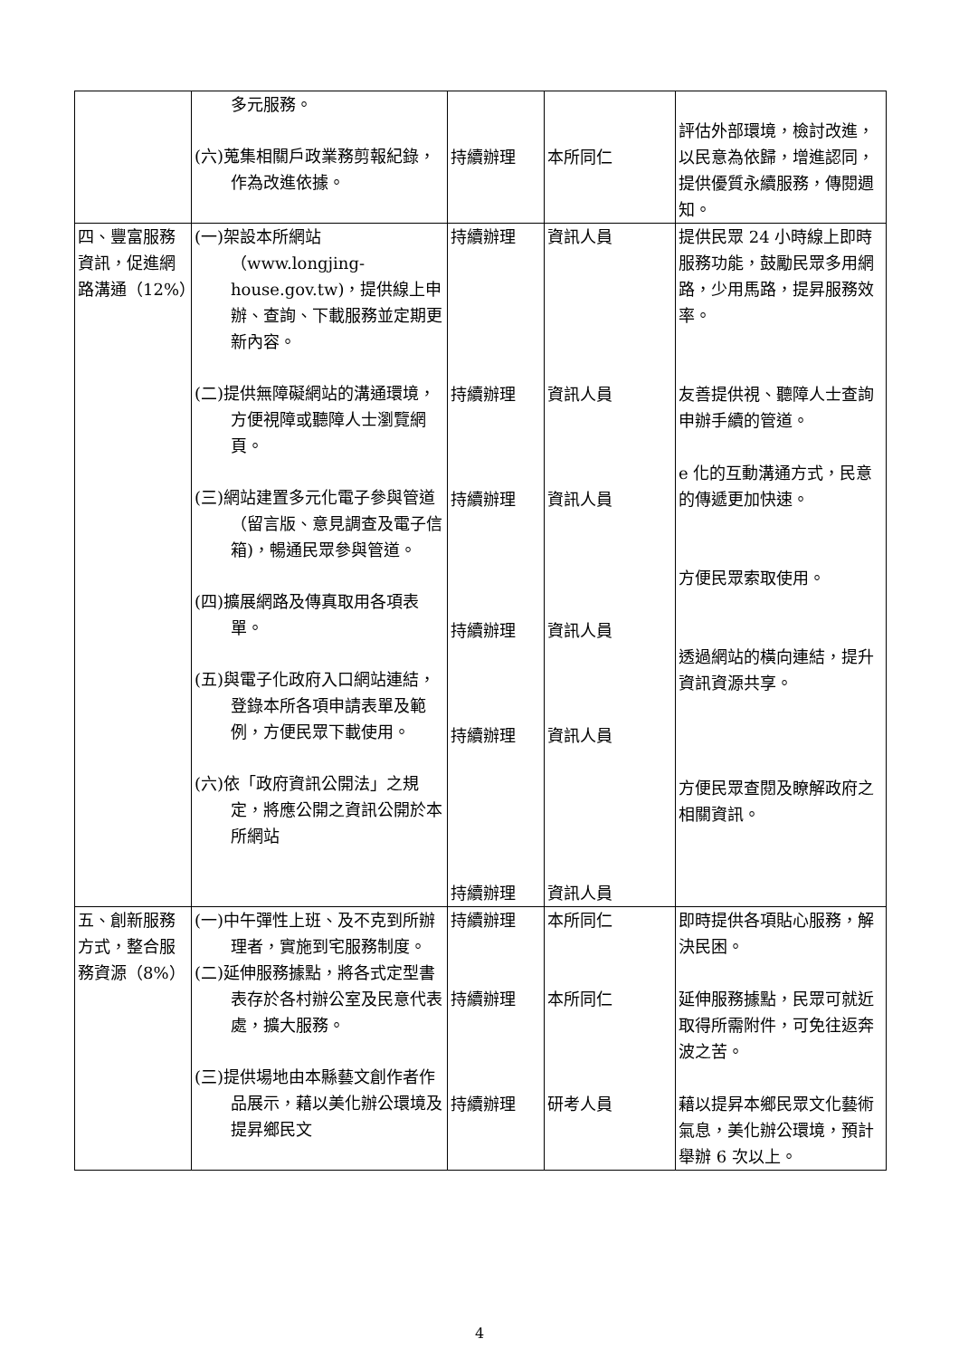| | 多元服務。 (六)蒐集相關戶政業務剪報紀錄，作為改進依據。 | 持續辦理 | 本所同仁 | 評估外部環境，檢討改進，以民意為依歸，增進認同，提供優質永續服務，傳閱週知。 |
| 四、豐富服務資訊，促進網路溝通（12%） | (一)架設本所網站（www.longjing-house.gov.tw)，提供線上申辦、查詢、下載服務並定期更新內容。 (二)提供無障礙網站的溝通環境，方便視障或聽障人士瀏覽網頁。 (三)網站建置多元化電子參與管道（留言版、意見調查及電子信箱)，暢通民眾參與管道。 (四)擴展網路及傳真取用各項表單。 (五)與電子化政府入口網站連結，登錄本所各項申請表單及範例，方便民眾下載使用。 (六)依「政府資訊公開法」之規定，將應公開之資訊公開於本所網站 | 持續辦理 持續辦理 持續辦理 持續辦理 持續辦理 持續辦理 | 資訊人員 資訊人員 資訊人員 資訊人員 資訊人員 資訊人員 | 提供民眾 24 小時線上即時服務功能，鼓勵民眾多用網路，少用馬路，提昇服務效率。 友善提供視、聽障人士查詢申辦手續的管道。 e 化的互動溝通方式，民意的傳遞更加快速。 方便民眾索取使用。 透過網站的橫向連結，提升資訊資源共享。 方便民眾查閱及瞭解政府之相關資訊。 |
| 五、創新服務方式，整合服務資源（8%） | (一)中午彈性上班、及不克到所辦理者，實施到宅服務制度。 (二)延伸服務據點，將各式定型書表存於各村辦公室及民意代表處，擴大服務。 (三)提供場地由本縣藝文創作者作品展示，藉以美化辦公環境及提昇鄉民文 | 持續辦理 持續辦理 持續辦理 | 本所同仁 本所同仁 研考人員 | 即時提供各項貼心服務，解決民困。 延伸服務據點，民眾可就近取得所需附件，可免往返奔波之苦。 藉以提昇本鄉民眾文化藝術氣息，美化辦公環境，預計舉辦 6 次以上。 |
4